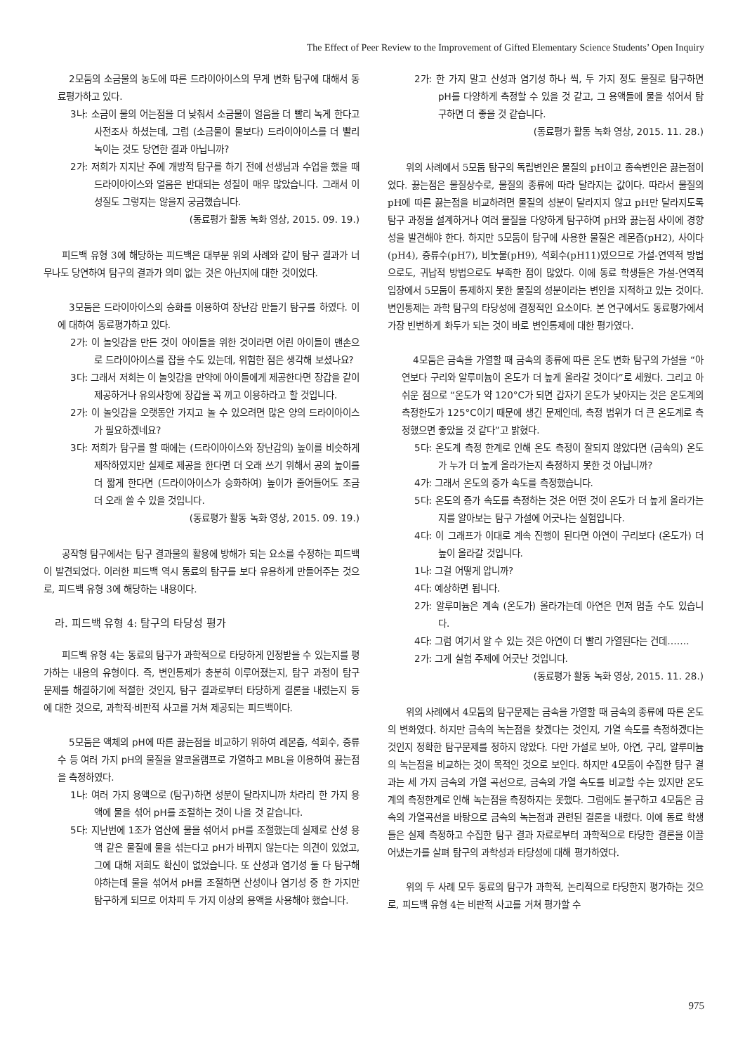The Effect of Peer Review to the Improvement of Gifted Elementary Science Students’ Open Inquiry
2모둠의 소금물의 농도에 따른 드라이아이스의 무게 변화 탐구에 대해서 동료평가하고 있다.
3나: 소금이 물의 어는점을 더 낮춰서 소금물이 얼음을 더 빨리 녹게 한다고 사전조사 하셨는데, 그럼 (소금물이 물보다) 드라이아이스를 더 빨리 녹이는 것도 당연한 결과 아닙니까?
2가: 저희가 지지난 주에 개방적 탐구를 하기 전에 선생님과 수업을 했을 때 드라이아이스와 얼음은 반대되는 성질이 매우 많았습니다. 그래서 이 성질도 그렇지는 않을지 궁금했습니다.
(동료평가 활동 녹화 영상, 2015. 09. 19.)
피드백 유형 3에 해당하는 피드백은 대부분 위의 사례와 같이 탐구 결과가 너무나도 당연하여 탐구의 결과가 의미 없는 것은 아닌지에 대한 것이었다.
3모둠은 드라이아이스의 승화를 이용하여 장난감 만들기 탐구를 하였다. 이에 대하여 동료평가하고 있다.
2가: 이 놀잇감을 만든 것이 아이들을 위한 것이라면 어린 아이들이 맨손으로 드라이아이스를 잡을 수도 있는데, 위험한 점은 생각해 보셨나요?
3다: 그래서 저희는 이 놀잇감을 만약에 아이들에게 제공한다면 장갑을 같이 제공하거나 유의사항에 장갑을 꼭 끼고 이용하라고 할 것입니다.
2가: 이 놀잇감을 오랫동안 가지고 놀 수 있으려면 많은 양의 드라이아이스가 필요하겠네요?
3다: 저희가 탐구를 할 때에는 (드라이아이스와 장난감의) 높이를 비슷하게 제작하였지만 실제로 제공을 한다면 더 오래 쓰기 위해서 공의 높이를 더 짧게 한다면 (드라이아이스가 승화하여) 높이가 줄어들어도 조금 더 오래 쓸 수 있을 것입니다.
(동료평가 활동 녹화 영상, 2015. 09. 19.)
공작형 탐구에서는 탐구 결과물의 활용에 방해가 되는 요소를 수정하는 피드백이 발견되었다. 이러한 피드백 역시 동료의 탐구를 보다 유용하게 만들어주는 것으로, 피드백 유형 3에 해당하는 내용이다.
라. 피드백 유형 4: 탐구의 타당성 평가
피드백 유형 4는 동료의 탐구가 과학적으로 타당하게 인정받을 수 있는지를 평가하는 내용의 유형이다. 즉, 변인통제가 충분히 이루어졌는지, 탐구 과정이 탐구 문제를 해결하기에 적절한 것인지, 탐구 결과로부터 타당하게 결론을 내렸는지 등에 대한 것으로, 과학적·비판적 사고를 거쳐 제공되는 피드백이다.
5모둠은 액체의 pH에 따른 끓는점을 비교하기 위하여 레몬즙, 석회수, 증류수 등 여러 가지 pH의 물질을 알코올램프로 가열하고 MBL을 이용하여 끓는점을 측정하였다.
1나: 여러 가지 용액으로 (탐구)하면 성분이 달라지니까 차라리 한 가지 용액에 물을 섞어 pH를 조절하는 것이 나을 것 같습니다.
5다: 지난번에 1조가 염산에 물을 섞어서 pH를 조절했는데 실제로 산성 용액 같은 물질에 물을 섞는다고 pH가 바뀌지 않는다는 의견이 있었고, 그에 대해 저희도 확신이 없었습니다. 또 산성과 염기성 둘 다 탐구해야하는데 물을 섞어서 pH를 조절하면 산성이나 염기성 중 한 가지만 탐구하게 되므로 어차피 두 가지 이상의 용액을 사용해야 했습니다.
2가: 한 가지 말고 산성과 염기성 하나 씩, 두 가지 정도 물질로 탐구하면 pH를 다양하게 측정할 수 있을 것 같고, 그 용액들에 물을 섞어서 탐구하면 더 좋을 것 같습니다.
(동료평가 활동 녹화 영상, 2015. 11. 28.)
위의 사례에서 5모둠 탐구의 독립변인은 물질의 pH이고 종속변인은 끓는점이었다. 끓는점은 물질상수로, 물질의 종류에 따라 달라지는 값이다. 따라서 물질의 pH에 따른 끓는점을 비교하려면 물질의 성분이 달라지지 않고 pH만 달라지도록 탐구 과정을 설계하거나 여러 물질을 다양하게 탐구하여 pH와 끓는점 사이에 경향성을 발견해야 한다. 하지만 5모둠이 탐구에 사용한 물질은 레몬즙(pH2), 사이다(pH4), 증류수(pH7), 비눗물(pH9), 석회수(pH11)였으므로 가설-연역적 방법으로도, 귀납적 방법으로도 부족한 점이 많았다. 이에 동료 학생들은 가설-연역적 입장에서 5모둠이 통제하지 못한 물질의 성분이라는 변인을 지적하고 있는 것이다. 변인통제는 과학 탐구의 타당성에 결정적인 요소이다. 본 연구에서도 동료평가에서 가장 빈번하게 화두가 되는 것이 바로 변인통제에 대한 평가였다.
4모둠은 금속을 가열할 때 금속의 종류에 따른 온도 변화 탐구의 가설을 “아연보다 구리와 알루미늄이 온도가 더 높게 올라갈 것이다”로 세웠다. 그리고 아쉬운 점으로 “온도가 약 120°C가 되면 갑자기 온도가 낮아지는 것은 온도계의 측정한도가 125°C이기 때문에 생긴 문제인데, 측정 범위가 더 큰 온도계로 측정했으면 좋았을 것 같다”고 밝혔다.
5다: 온도계 측정 한계로 인해 온도 측정이 잘되지 않았다면 (금속의) 온도가 누가 더 높게 올라가는지 측정하지 못한 것 아닙니까?
4가: 그래서 온도의 증가 속도를 측정했습니다.
5다: 온도의 증가 속도를 측정하는 것은 어떤 것이 온도가 더 높게 올라가는지를 알아보는 탐구 가설에 어긋나는 실험입니다.
4다: 이 그래프가 이대로 계속 진행이 된다면 아연이 구리보다 (온도가) 더 높이 올라갈 것입니다.
1나: 그걸 어떻게 압니까?
4다: 예상하면 됩니다.
2가: 알루미늄은 계속 (온도가) 올라가는데 아연은 먼저 멈출 수도 있습니다.
4다: 그럼 여기서 알 수 있는 것은 아연이 더 빨리 가열된다는 건데…….
2가: 그게 실험 주제에 어긋난 것입니다.
(동료평가 활동 녹화 영상, 2015. 11. 28.)
위의 사례에서 4모둠의 탐구문제는 금속을 가열할 때 금속의 종류에 따른 온도의 변화였다. 하지만 금속의 녹는점을 찾겠다는 것인지, 가열 속도를 측정하겠다는 것인지 정확한 탐구문제를 정하지 않았다. 다만 가설로 보아, 아연, 구리, 알루미늄의 녹는점을 비교하는 것이 목적인 것으로 보인다. 하지만 4모둠이 수집한 탐구 결과는 세 가지 금속의 가열 곡선으로, 금속의 가열 속도를 비교할 수는 있지만 온도계의 측정한계로 인해 녹는점을 측정하지는 못했다. 그럼에도 불구하고 4모둠은 금속의 가열곡선을 바탕으로 금속의 녹는점과 관련된 결론을 내렸다. 이에 동료 학생들은 실제 측정하고 수집한 탐구 결과 자료로부터 과학적으로 타당한 결론을 이끌어냈는가를 살펴 탐구의 과학성과 타당성에 대해 평가하였다.
위의 두 사례 모두 동료의 탐구가 과학적, 논리적으로 타당한지 평가하는 것으로, 피드백 유형 4는 비판적 사고를 거쳐 평가할 수
975